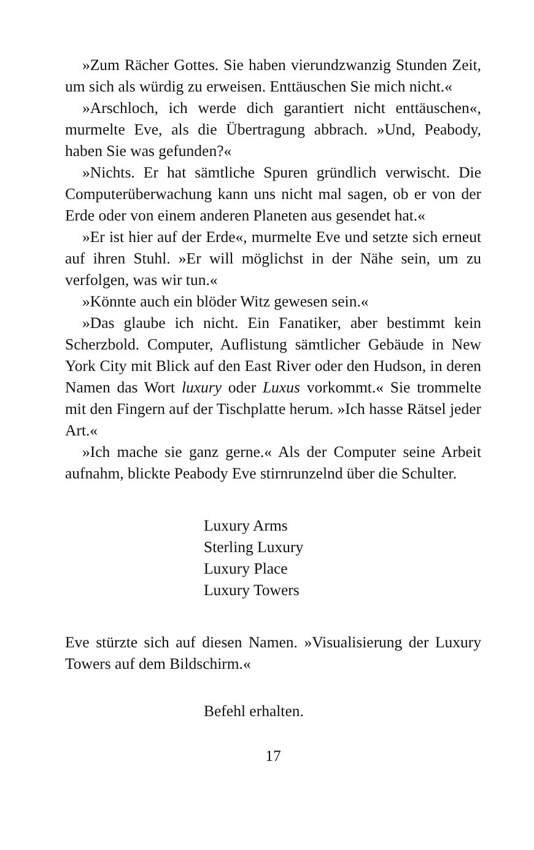»Zum Rächer Gottes. Sie haben vierundzwanzig Stunden Zeit, um sich als würdig zu erweisen. Enttäuschen Sie mich nicht.«
»Arschloch, ich werde dich garantiert nicht enttäuschen«, murmelte Eve, als die Übertragung abbrach. »Und, Peabody, haben Sie was gefunden?«
»Nichts. Er hat sämtliche Spuren gründlich verwischt. Die Computerüberwachung kann uns nicht mal sagen, ob er von der Erde oder von einem anderen Planeten aus gesendet hat.«
»Er ist hier auf der Erde«, murmelte Eve und setzte sich erneut auf ihren Stuhl. »Er will möglichst in der Nähe sein, um zu verfolgen, was wir tun.«
»Könnte auch ein blöder Witz gewesen sein.«
»Das glaube ich nicht. Ein Fanatiker, aber bestimmt kein Scherzbold. Computer, Auflistung sämtlicher Gebäude in New York City mit Blick auf den East River oder den Hudson, in deren Namen das Wort luxury oder Luxus vorkommt.« Sie trommelte mit den Fingern auf der Tischplatte herum. »Ich hasse Rätsel jeder Art.«
»Ich mache sie ganz gerne.« Als der Computer seine Arbeit aufnahm, blickte Peabody Eve stirnrunzelnd über die Schulter.
Luxury Arms
Sterling Luxury
Luxury Place
Luxury Towers
Eve stürzte sich auf diesen Namen. »Visualisierung der Luxury Towers auf dem Bildschirm.«
Befehl erhalten.
17